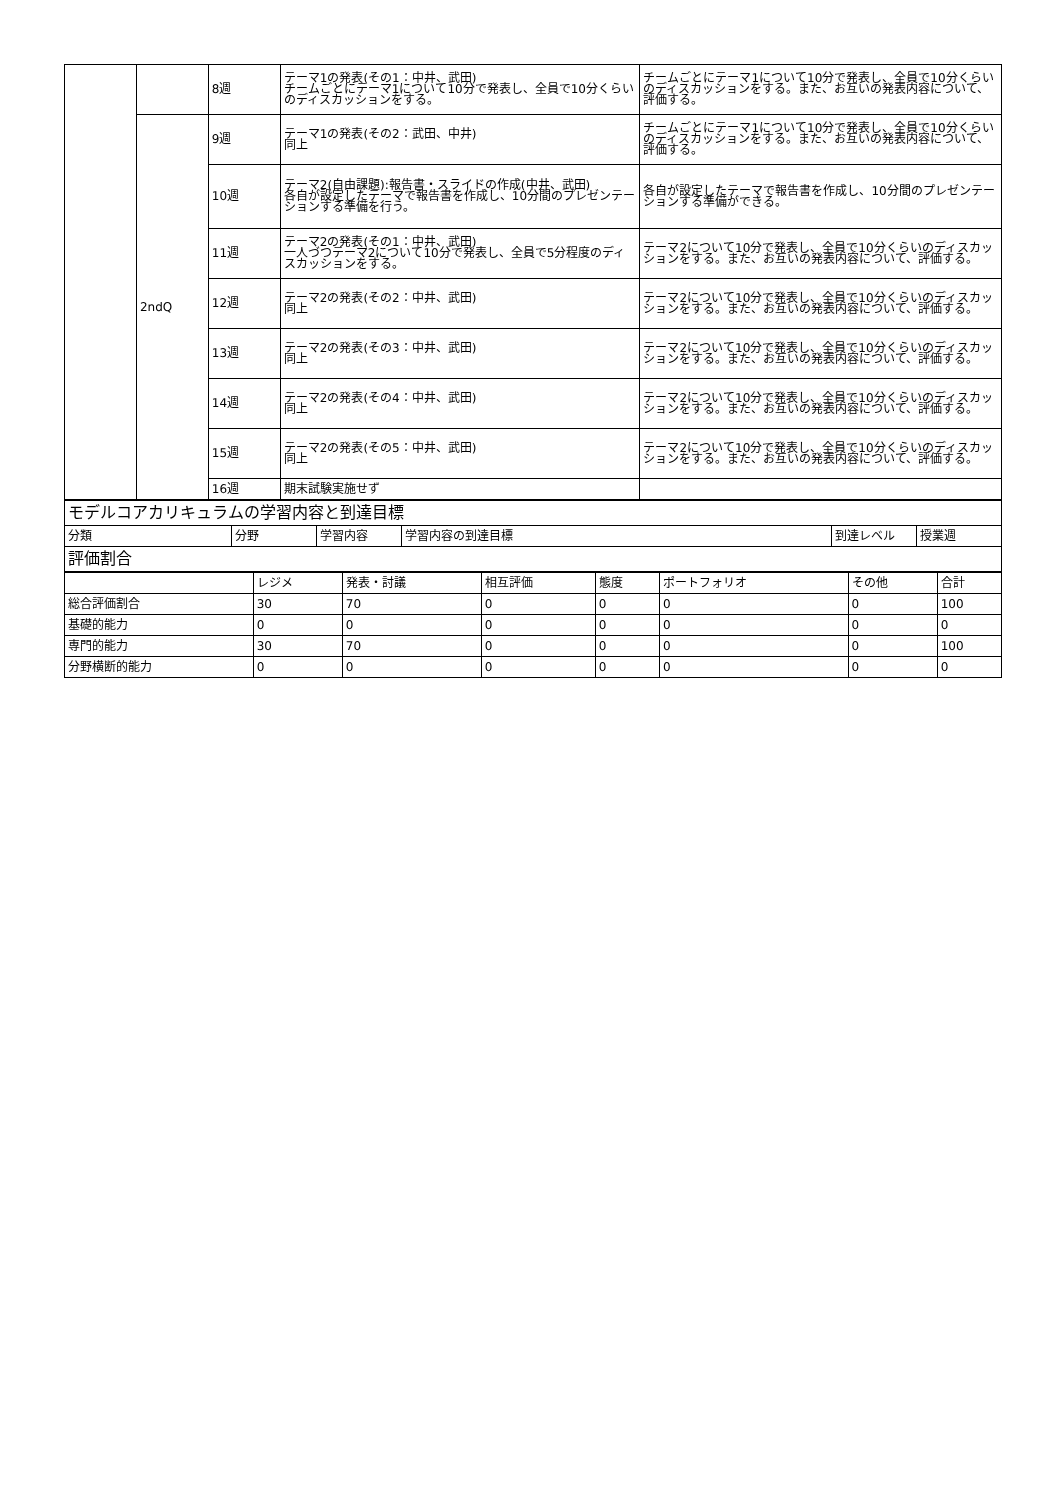| | | 8週 | テーマ1の発表(その1：中井、武田) チームごとにテーマ1について10分で発表し、全員で10分くらいのディスカッションをする。 | チームごとにテーマ1について10分で発表し、全員で10分くらいのディスカッションをする。また、お互いの発表内容について、評価する。 |
| | 2ndQ | 9週 | テーマ1の発表(その2：武田、中井) 同上 | チームごとにテーマ1について10分で発表し、全員で10分くらいのディスカッションをする。また、お互いの発表内容について、評価する。 |
| | | 10週 | テーマ2(自由課題):報告書・スライドの作成(中井、武田) 各自が設定したテーマで報告書を作成し、10分間のプレゼンテーションする準備を行う。 | 各自が設定したテーマで報告書を作成し、10分間のプレゼンテーションする準備ができる。 |
| | | 11週 | テーマ2の発表(その1：中井、武田) 一人づつテーマ2について10分で発表し、全員で5分程度のディスカッションをする。 | テーマ2について10分で発表し、全員で10分くらいのディスカッションをする。また、お互いの発表内容について、評価する。 |
| | | 12週 | テーマ2の発表(その2：中井、武田) 同上 | テーマ2について10分で発表し、全員で10分くらいのディスカッションをする。また、お互いの発表内容について、評価する。 |
| | | 13週 | テーマ2の発表(その3：中井、武田) 同上 | テーマ2について10分で発表し、全員で10分くらいのディスカッションをする。また、お互いの発表内容について、評価する。 |
| | | 14週 | テーマ2の発表(その4：中井、武田) 同上 | テーマ2について10分で発表し、全員で10分くらいのディスカッションをする。また、お互いの発表内容について、評価する。 |
| | | 15週 | テーマ2の発表(その5：中井、武田) 同上 | テーマ2について10分で発表し、全員で10分くらいのディスカッションをする。また、お互いの発表内容について、評価する。 |
| | | 16週 | 期末試験実施せず | |
| モデルコアカリキュラムの学習内容と到達目標 | | | | | |
| 分類 | 分野 | 学習内容 | 学習内容の到達目標 | 到達レベル | 授業週 |
| 評価割合 | | | | | |
| | レジメ | 発表・討議 | 相互評価 | 態度 | ポートフォリオ | その他 | 合計 |
| 総合評価割合 | 30 | 70 | 0 | 0 | 0 | 0 | 100 |
| 基礎的能力 | 0 | 0 | 0 | 0 | 0 | 0 | 0 |
| 専門的能力 | 30 | 70 | 0 | 0 | 0 | 0 | 100 |
| 分野横断的能力 | 0 | 0 | 0 | 0 | 0 | 0 | 0 |